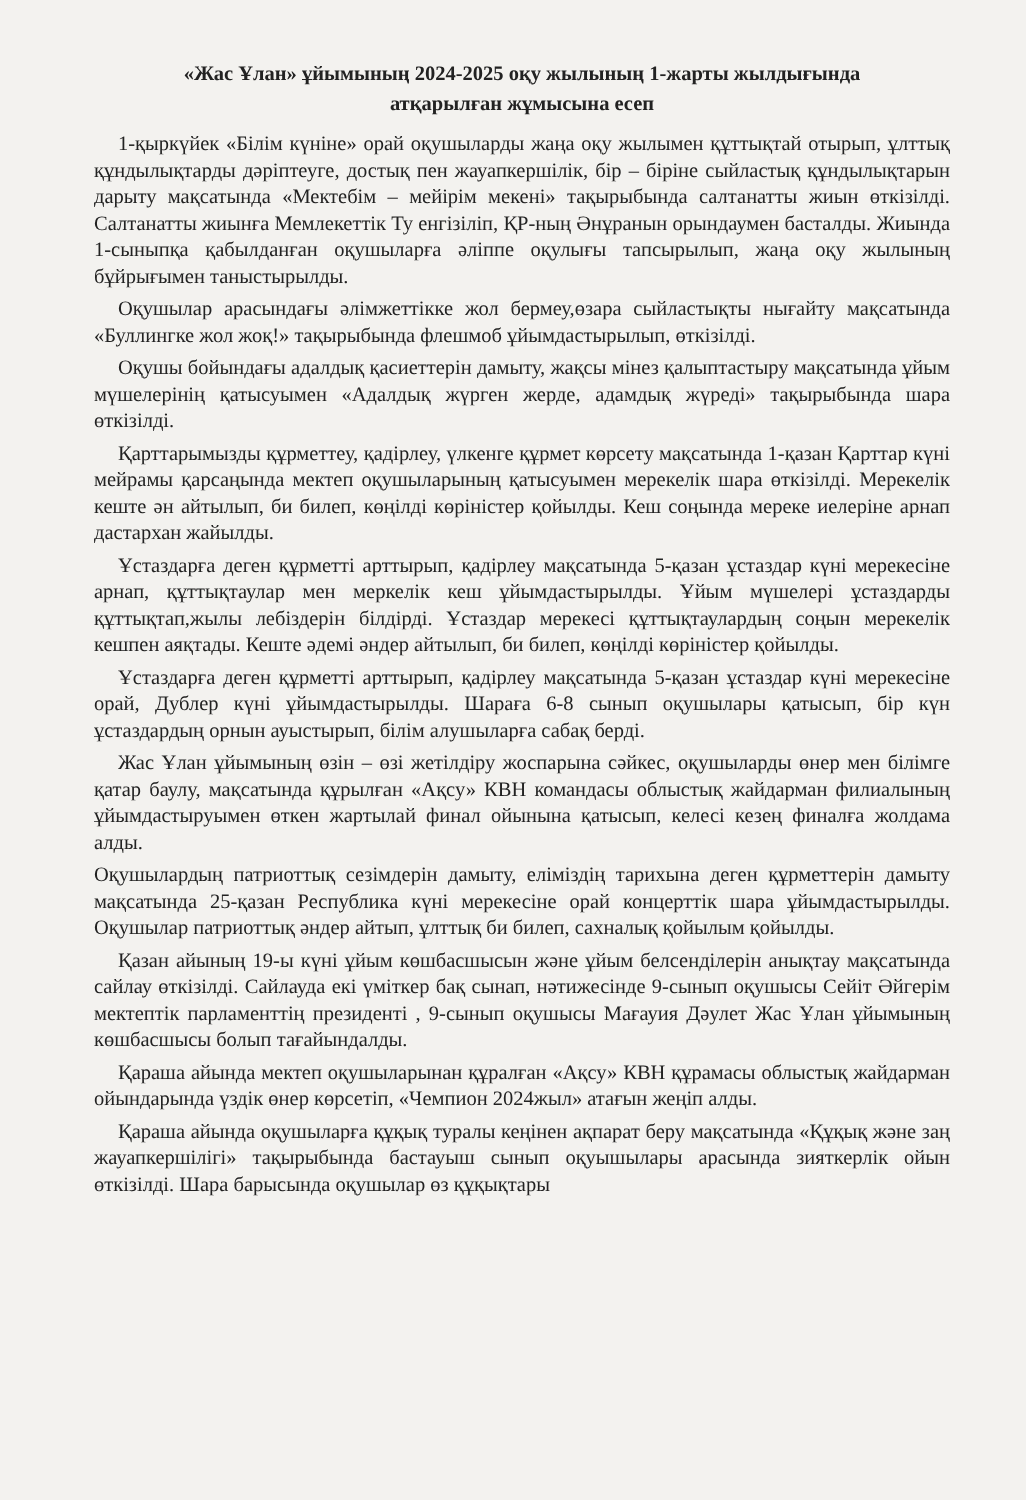«Жас Ұлан» ұйымының 2024-2025 оқу жылының 1-жарты жылдығында
атқарылған жұмысына есеп
1-қыркүйек «Білім күніне» орай оқушыларды жаңа оқу жылымен құттықтай отырып, ұлттық құндылықтарды дәріптеуге, достық пен жауапкершілік, бір – біріне сыйластық құндылықтарын дарыту мақсатында «Мектебім – мейірім мекені» тақырыбында салтанатты жиын өткізілді. Салтанатты жиынға Мемлекеттік Ту енгізіліп, ҚР-ның Әнұранын орындаумен басталды. Жиында 1-сыныпқа қабылданған оқушыларға әліппе оқулығы тапсырылып, жаңа оқу жылының бұйрығымен таныстырылды.
Оқушылар арасындағы әлімжеттікке жол бермеу,өзара сыйластықты нығайту мақсатында «Буллингке жол жоқ!» тақырыбында флешмоб ұйымдастырылып, өткізілді.
Оқушы бойындағы адалдық қасиеттерін дамыту, жақсы мінез қалыптастыру мақсатында ұйым мүшелерінің қатысуымен «Адалдық жүрген жерде, адамдық жүреді» тақырыбында шара өткізілді.
Қарттарымызды құрметтеу, қадірлеу, үлкенге құрмет көрсету мақсатында 1-қазан Қарттар күні мейрамы қарсаңында мектеп оқушыларының қатысуымен мерекелік шара өткізілді. Мерекелік кеште ән айтылып, би билеп, көңілді көріністер қойылды. Кеш соңында мереке иелеріне арнап дастархан жайылды.
Ұстаздарға деген құрметті арттырып, қадірлеу мақсатында 5-қазан ұстаздар күні мерекесіне арнап, құттықтаулар мен меркелік кеш ұйымдастырылды. Ұйым мүшелері ұстаздарды құттықтап,жылы лебіздерін білдірді. Ұстаздар мерекесі құттықтаулардың соңын мерекелік кешпен аяқтады. Кеште әдемі әндер айтылып, би билеп, көңілді көріністер қойылды.
Ұстаздарға деген құрметті арттырып, қадірлеу мақсатында 5-қазан ұстаздар күні мерекесіне орай, Дублер күні ұйымдастырылды. Шараға 6-8 сынып оқушылары қатысып, бір күн ұстаздардың орнын ауыстырып, білім алушыларға сабақ берді.
Жас Ұлан ұйымының өзін – өзі жетілдіру жоспарына сәйкес, оқушыларды өнер мен білімге қатар баулу, мақсатында құрылған «Ақсу» КВН командасы облыстық жайдарман филиалының ұйымдастыруымен өткен жартылай финал ойынына қатысып, келесі кезең финалға жолдама алды.
Оқушылардың патриоттық сезімдерін дамыту, еліміздің тарихына деген құрметтерін дамыту мақсатында 25-қазан Республика күні мерекесіне орай концерттік шара ұйымдастырылды. Оқушылар патриоттық әндер айтып, ұлттық би билеп, сахналық қойылым қойылды.
Қазан айының 19-ы күні ұйым көшбасшысын және ұйым белсенділерін анықтау мақсатында сайлау өткізілді. Сайлауда екі үміткер бақ сынап, нәтижесінде 9-сынып оқушысы Сейіт Әйгерім мектептік парламенттің президенті , 9-сынып оқушысы Мағауия Дәулет Жас Ұлан ұйымының көшбасшысы болып тағайындалды.
Қараша айында мектеп оқушыларынан құралған «Ақсу» КВН құрамасы облыстық жайдарман ойындарында үздік өнер көрсетіп, «Чемпион 2024жыл» атағын жеңіп алды.
Қараша айында оқушыларға құқық туралы кеңінен ақпарат беру мақсатында «Құқық және заң жауапкершілігі» тақырыбында бастауыш сынып оқуышылары арасында зияткерлік ойын өткізілді. Шара барысында оқушылар өз құқықтары